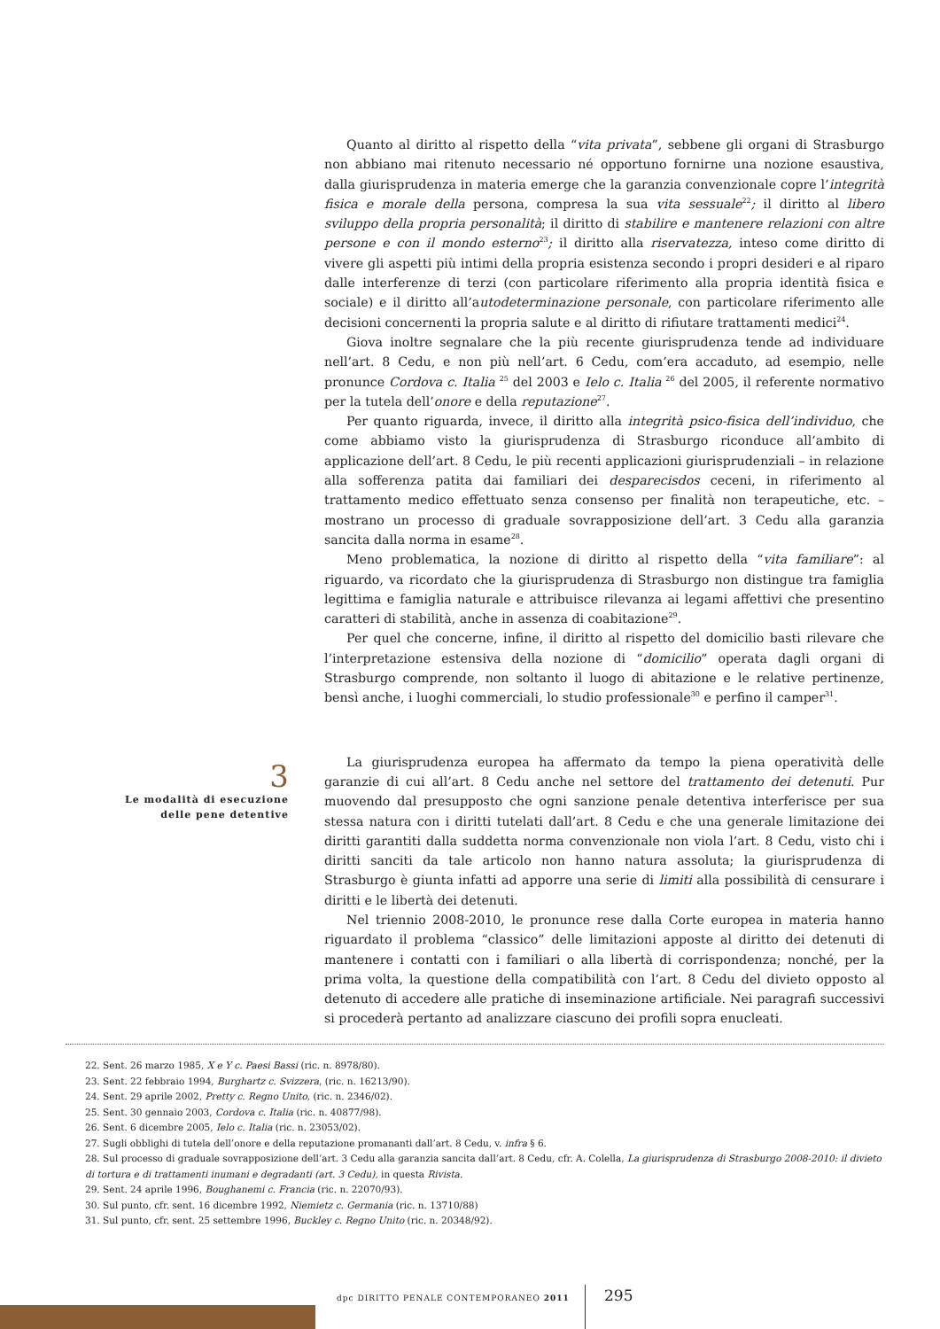Quanto al diritto al rispetto della “vita privata”, sebbene gli organi di Strasburgo non abbiano mai ritenuto necessario né opportuno fornirne una nozione esaustiva, dalla giurisprudenza in materia emerge che la garanzia convenzionale copre l’integrità fisica e morale della persona, compresa la sua vita sessuale<sup>22</sup>; il diritto al libero sviluppo della propria personalità; il diritto di stabilire e mantenere relazioni con altre persone e con il mondo esterno<sup>23</sup>; il diritto alla riservatezza, inteso come diritto di vivere gli aspetti più intimi della propria esistenza secondo i propri desideri e al riparo dalle interferenze di terzi (con particolare riferimento alla propria identità fisica e sociale) e il diritto all’autodeterminazione personale, con particolare riferimento alle decisioni concernenti la propria salute e al diritto di rifiutare trattamenti medici<sup>24</sup>.
Giova inoltre segnalare che la più recente giurisprudenza tende ad individuare nell’art. 8 Cedu, e non più nell’art. 6 Cedu, com’era accaduto, ad esempio, nelle pronunce Cordova c. Italia <sup>25</sup> del 2003 e Ielo c. Italia <sup>26</sup> del 2005, il referente normativo per la tutela dell’onore e della reputazione<sup>27</sup>.
Per quanto riguarda, invece, il diritto alla integrità psico-fisica dell’individuo, che come abbiamo visto la giurisprudenza di Strasburgo riconduce all’ambito di applicazione dell’art. 8 Cedu, le più recenti applicazioni giurisprudenziali – in relazione alla sofferenza patita dai familiari dei desparecisdos ceceni, in riferimento al trattamento medico effettuato senza consenso per finalità non terapeutiche, etc. – mostrano un processo di graduale sovrapposizione dell’art. 3 Cedu alla garanzia sancita dalla norma in esame<sup>28</sup>.
Meno problematica, la nozione di diritto al rispetto della “vita familiare”: al riguardo, va ricordato che la giurisprudenza di Strasburgo non distingue tra famiglia legittima e famiglia naturale e attribuisce rilevanza ai legami affettivi che presentino caratteri di stabilità, anche in assenza di coabitazione<sup>29</sup>.
Per quel che concerne, infine, il diritto al rispetto del domicilio basti rilevare che l’interpretazione estensiva della nozione di “domicilio” operata dagli organi di Strasburgo comprende, non soltanto il luogo di abitazione e le relative pertinenze, bensì anche, i luoghi commerciali, lo studio professionale<sup>30</sup> e perfino il camper<sup>31</sup>.
La giurisprudenza europea ha affermato da tempo la piena operatività delle garanzie di cui all’art. 8 Cedu anche nel settore del trattamento dei detenuti. Pur muovendo dal presupposto che ogni sanzione penale detentiva interferisce per sua stessa natura con i diritti tutelati dall’art. 8 Cedu e che una generale limitazione dei diritti garantiti dalla suddetta norma convenzionale non viola l’art. 8 Cedu, visto chi i diritti sanciti da tale articolo non hanno natura assoluta; la giurisprudenza di Strasburgo è giunta infatti ad apporre una serie di limiti alla possibilità di censurare i diritti e le libertà dei detenuti.
Nel triennio 2008-2010, le pronunce rese dalla Corte europea in materia hanno riguardato il problema “classico” delle limitazioni apposte al diritto dei detenuti di mantenere i contatti con i familiari o alla libertà di corrispondenza; nonché, per la prima volta, la questione della compatibilità con l’art. 8 Cedu del divieto opposto al detenuto di accedere alle pratiche di inseminazione artificiale. Nei paragrafi successivi si procederà pertanto ad analizzare ciascuno dei profili sopra enucleati.
3
Le modalità di esecuzione
delle pene detentive
22. Sent. 26 marzo 1985, X e Y c. Paesi Bassi (ric. n. 8978/80).
23. Sent. 22 febbraio 1994, Burghartz c. Svizzera, (ric. n. 16213/90).
24. Sent. 29 aprile 2002, Pretty c. Regno Unito, (ric. n. 2346/02).
25. Sent. 30 gennaio 2003, Cordova c. Italia (ric. n. 40877/98).
26. Sent. 6 dicembre 2005, Ielo c. Italia (ric. n. 23053/02).
27. Sugli obblighi di tutela dell’onore e della reputazione promananti dall’art. 8 Cedu, v. infra § 6.
28. Sul processo di graduale sovrapposizione dell’art. 3 Cedu alla garanzia sancita dall’art. 8 Cedu, cfr. A. Colella, La giurisprudenza di Strasburgo 2008-2010: il divieto di tortura e di trattamenti inumani e degradanti (art. 3 Cedu), in questa Rivista.
29. Sent. 24 aprile 1996, Boughanemi c. Francia (ric. n. 22070/93).
30. Sul punto, cfr. sent. 16 dicembre 1992, Niemietz c. Germania (ric. n. 13710/88)
31. Sul punto, cfr. sent. 25 settembre 1996, Buckley c. Regno Unito (ric. n. 20348/92).
dpc DIRITTO PENALE CONTEMPORANEO 2011
295